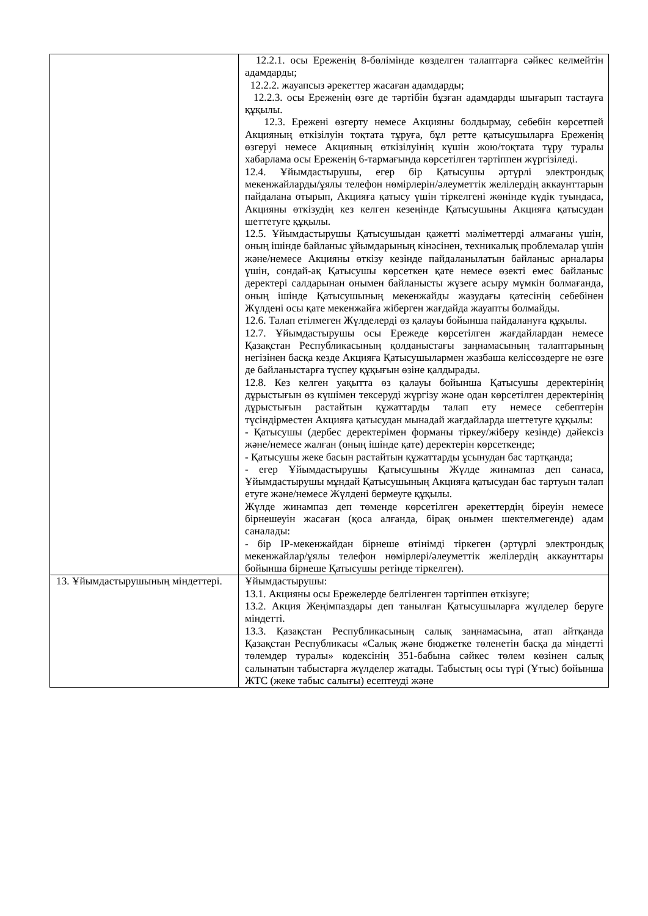| | 12.2.1. осы Ереженің 8-бөлімінде көзделген талаптарға сәйкес келмейтін адамдарды; 12.2.2. жауапсыз әрекеттер жасаған адамдарды; 12.2.3. осы Ереженің өзге де тәртібін бұзған адамдарды шығарып тастауға құқылы. 12.3. Ережені өзгерту немесе Акцияны болдырмау, себебін көрсетпей Акцияның өткізілуін тоқтата тұруға, бұл ретте қатысушыларға Ереженің өзгеруі немесе Акцияның өткізілуінің күшін жою/тоқтата тұру туралы хабарлама осы Ереженің 6-тармағында көрсетілген тәртіппен жүргізіледі. 12.4. Ұйымдастырушы, егер бір Қатысушы әртүрлі электрондық мекенжайларды/ұялы телефон нөмірлерін/әлеуметтік желілердің аккаунттарын пайдалана отырып, Акцияға қатысу үшін тіркелгені жөнінде күдік туындаса, Акцияны өткізудің кез келген кезеңінде Қатысушыны Акцияға қатысудан шеттетуге құқылы. 12.5. Ұйымдастырушы Қатысушыдан қажетті мәліметтерді алмағаны үшін, оның ішінде байланыс ұйымдарының кінәсінен, техникалық проблемалар үшін және/немесе Акцияны өткізу кезінде пайдаланылатын байланыс арналары үшін, сондай-ақ Қатысушы көрсеткен қате немесе өзекті емес байланыс деректері салдарынан онымен байланысты жүзеге асыру мүмкін болмағанда, оның ішінде Қатысушының мекенжайды жазудағы қатесінің себебінен Жүлдені осы қате мекенжайға жіберген жағдайда жауапты болмайды. 12.6. Талап етілмеген Жүлделерді өз қалауы бойынша пайдалануға құқылы. 12.7. Ұйымдастырушы осы Ережеде көрсетілген жағдайлардан немесе Қазақстан Республикасының қолданыстағы заңнамасының талаптарының негізінен басқа кезде Акцияға Қатысушылармен жазбаша келіссөздерге не өзге де байланыстарға түспеу құқығын өзіне қалдырады. 12.8. Кез келген уақытта өз қалауы бойынша Қатысушы деректерінің дұрыстығын өз күшімен тексеруді жүргізу және одан көрсетілген деректерінің дұрыстығын растайтын құжаттарды талап ету немесе себептерін түсіндірместен Акцияға қатысудан мынадай жағдайларда шеттетуге құқылы: - Қатысушы (дербес деректерімен форманы тіркеу/жіберу кезінде) дәйексіз және/немесе жалған (оның ішінде қате) деректерін көрсеткенде; - Қатысушы жеке басын растайтын құжаттарды ұсынудан бас тартқанда; - егер Ұйымдастырушы Қатысушыны Жүлде жинампаз деп санаса, Ұйымдастырушы мұндай Қатысушының Акцияға қатысудан бас тартуын талап етуге және/немесе Жүлдені бермеуге құқылы. Жүлде жинампаз деп төменде көрсетілген әрекеттердің біреуін немесе бірнешеуін жасаған (қоса алғанда, бірақ онымен шектелмегенде) адам саналады: - бір IP-мекенжайдан бірнеше өтінімді тіркеген (әртүрлі электрондық мекенжайлар/ұялы телефон нөмірлері/әлеуметтік желілердің аккаунттары бойынша бірнеше Қатысушы ретінде тіркелген). |
| 13. Ұйымдастырушының міндеттері. | Ұйымдастырушы: 13.1. Акцияны осы Ережелерде белгіленген тәртіппен өткізуге; 13.2. Акция Жеңімпаздары деп танылған Қатысушыларға жүлделер беруге міндетті. 13.3. Қазақстан Республикасының салық заңнамасына, атап айтқанда Қазақстан Республикасы «Салық және бюджетке төленетін басқа да міндетті төлемдер туралы» кодексінің 351-бабына сәйкес төлем көзінен салық салынатын табыстарға жүлделер жатады. Табыстың осы түрі (Ұтыс) бойынша ЖТС (жеке табыс салығы) есептеуді және |